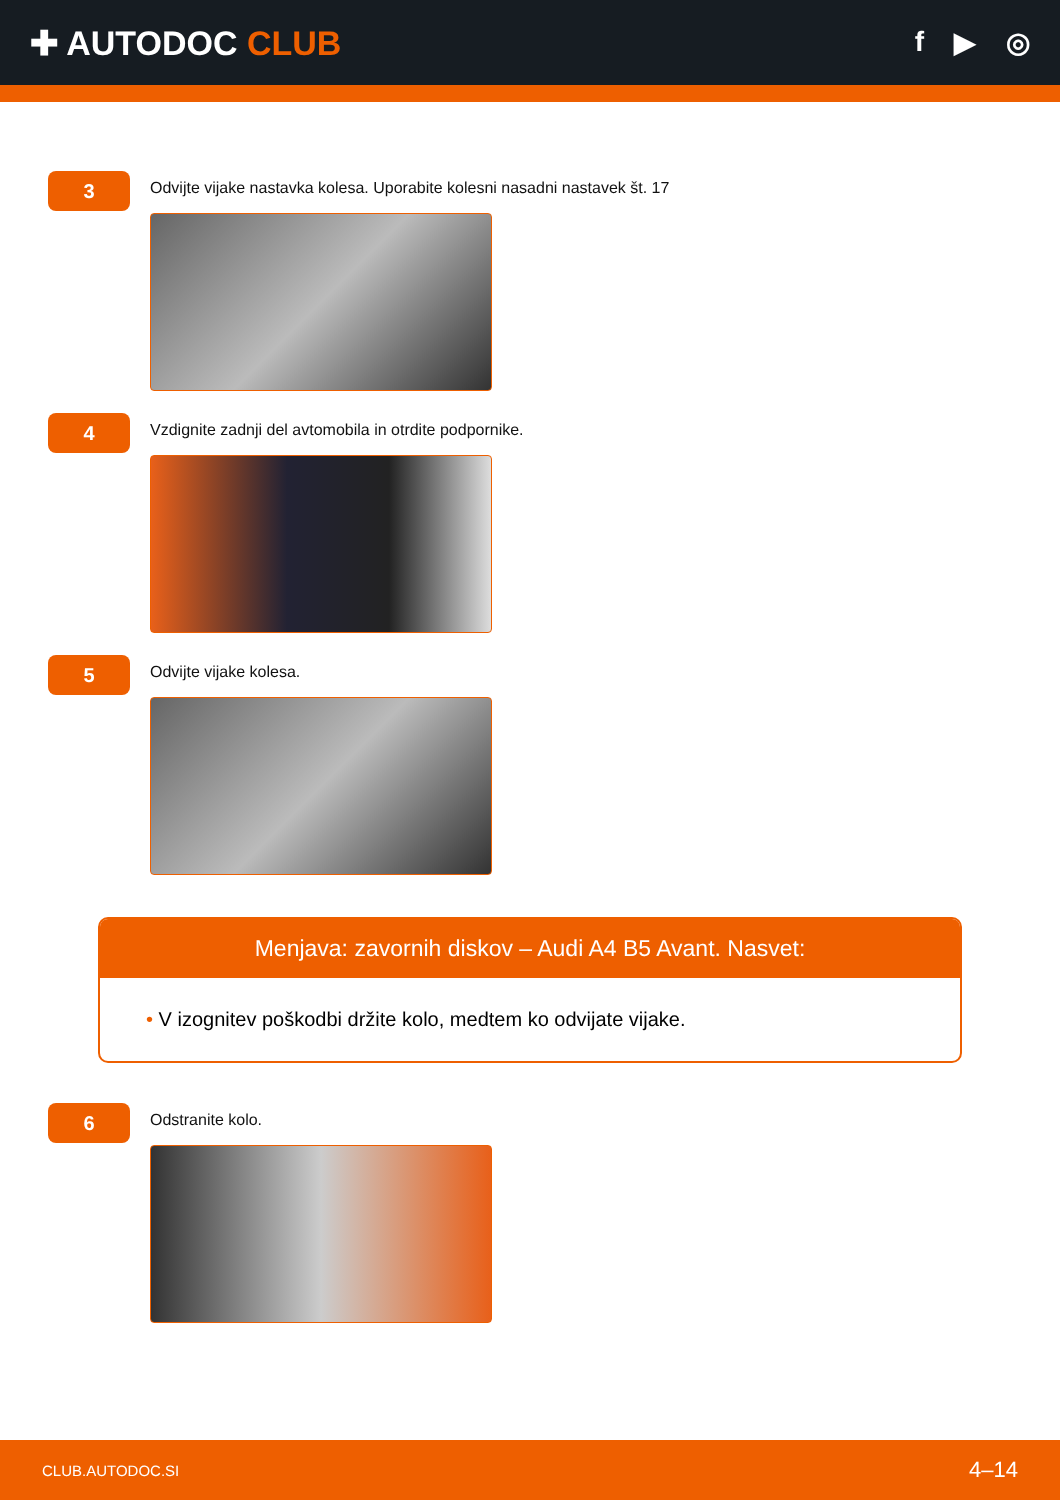✚ AUTODOC CLUB
f ▶ ◎
3
Odvijte vijake nastavka kolesa. Uporabite kolesni nasadni nastavek št. 17
4
Vzdignite zadnji del avtomobila in otrdite podpornike.
5
Odvijte vijake kolesa.
Menjava: zavornih diskov – Audi A4 B5 Avant. Nasvet:
• V izognitev poškodbi držite kolo, medtem ko odvijate vijake.
6
Odstranite kolo.
CLUB.AUTODOC.SI 4–14